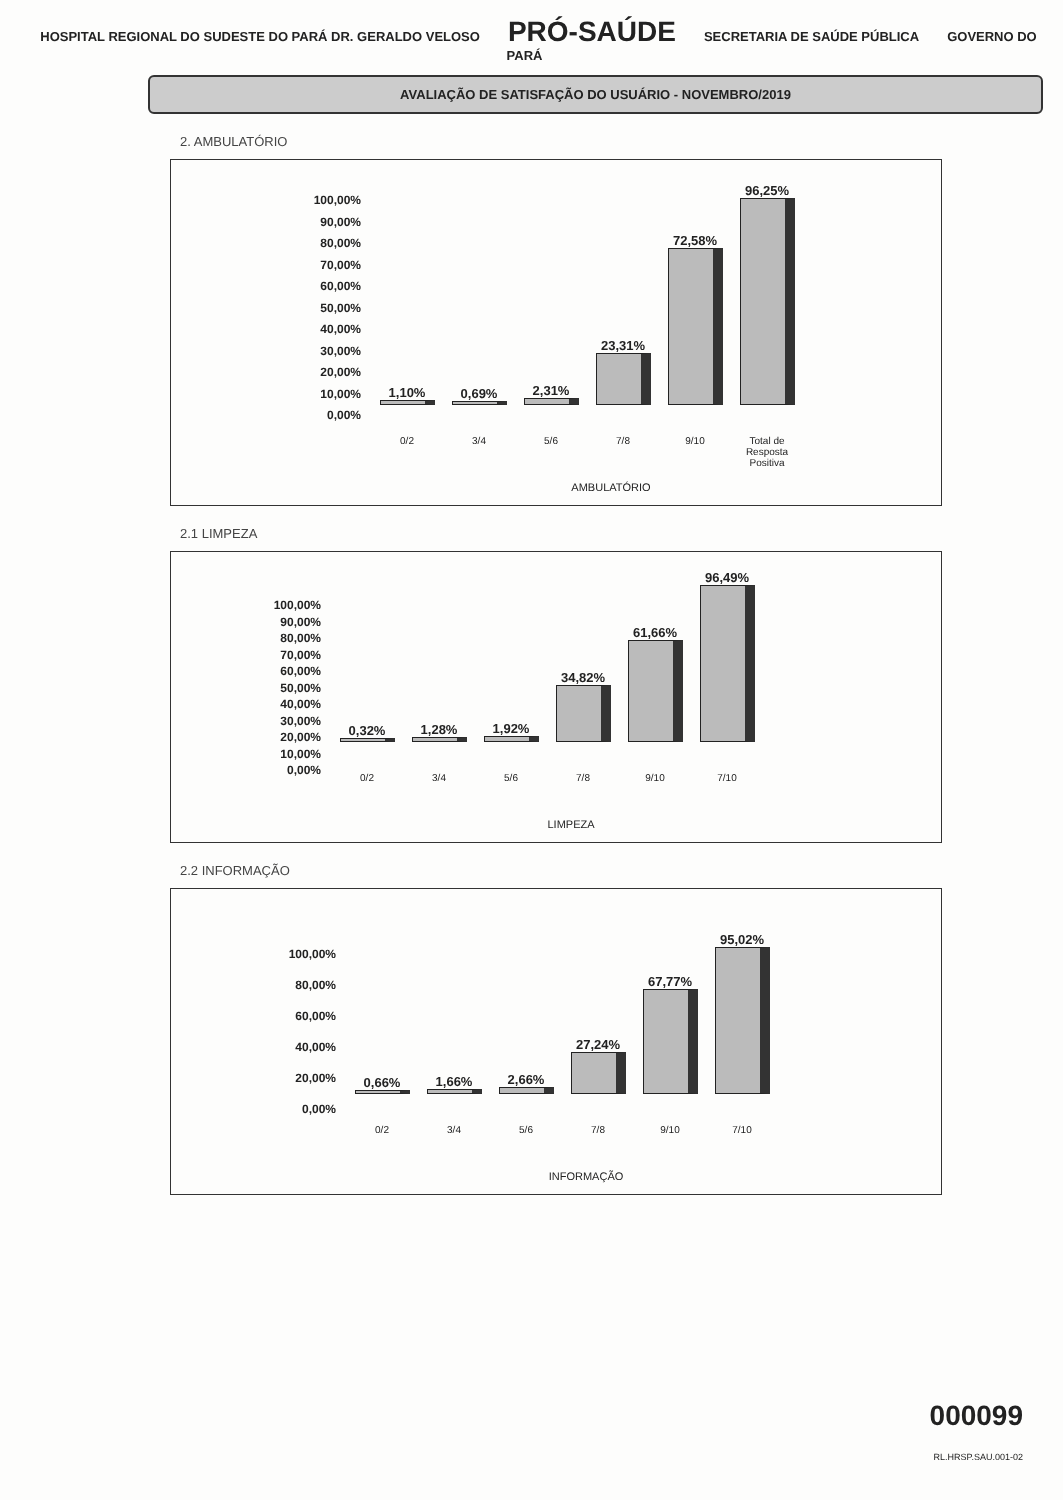HOSPITAL REGIONAL DO SUDESTE DO PARÁ DR. GERALDO VELOSO PRÓ-SAÚDE SECRETARIA DE SAÚDE PÚBLICA GOVERNO DO PARÁ
AVALIAÇÃO DE SATISFAÇÃO DO USUÁRIO - NOVEMBRO/2019
2. AMBULATÓRIO
100,00%
90,00%
80,00%
70,00%
60,00%
50,00%
40,00%
30,00%
20,00%
10,00%
0,00%
1,10%
0,69%
2,31%
23,31%
72,58%
96,25%
0/2 3/4 5/6 7/8 9/10 Total de Resposta Positiva
AMBULATÓRIO
2.1 LIMPEZA
100,00%
90,00%
80,00%
70,00%
60,00%
50,00%
40,00%
30,00%
20,00%
10,00%
0,00%
0,32%
1,28%
1,92%
34,82%
61,66%
96,49%
0/2 3/4 5/6 7/8 9/10 7/10
LIMPEZA
2.2 INFORMAÇÃO
100,00%
80,00%
60,00%
40,00%
20,00%
0,00%
0,66%
1,66%
2,66%
27,24%
67,77%
95,02%
0/2 3/4 5/6 7/8 9/10 7/10
INFORMAÇÃO
000099
RL.HRSP.SAU.001-02